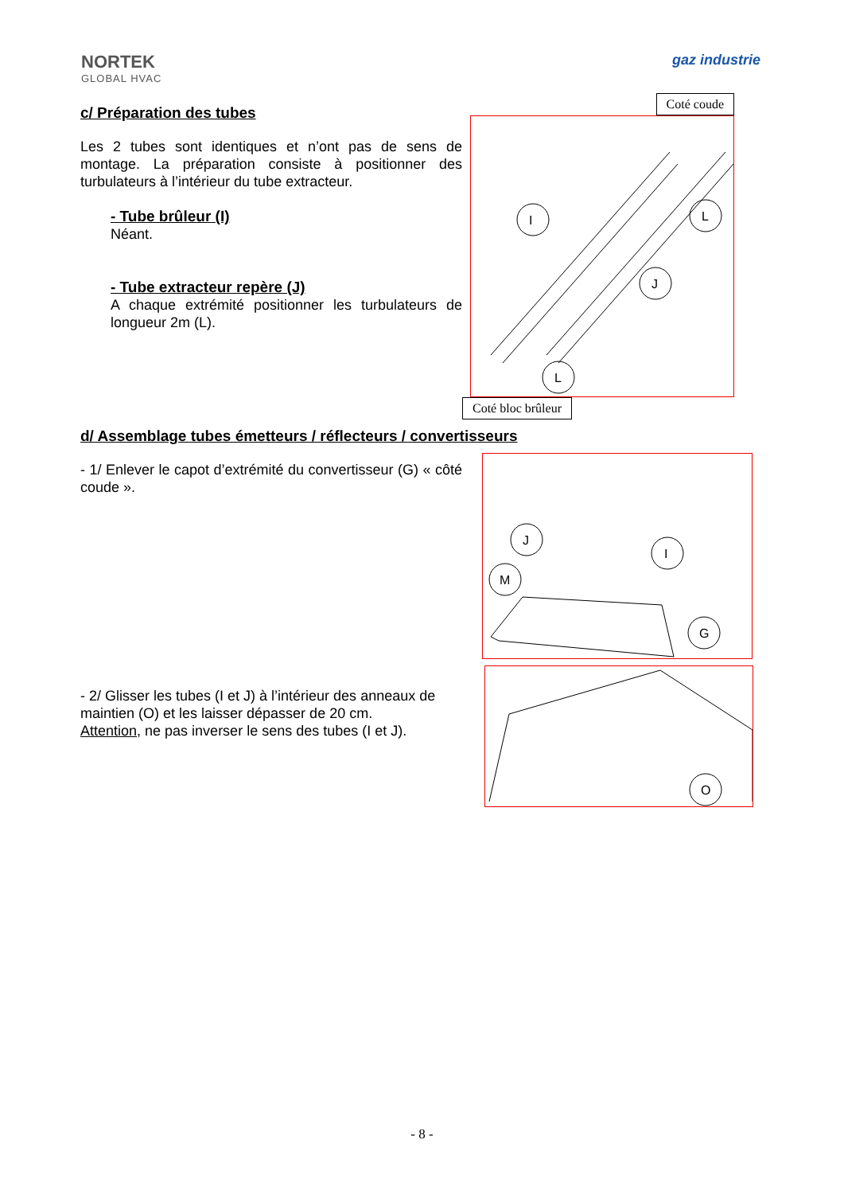NORTEK
GLOBAL HVAC
gaz industrie
c/ Préparation des tubes
Les 2 tubes sont identiques et n’ont pas de sens de montage. La préparation consiste à positionner des turbulateurs à l’intérieur du tube extracteur.
- Tube brûleur (I)
Néant.
- Tube extracteur repère (J)
A chaque extrémité positionner les turbulateurs de longueur 2m (L).
Coté coude
I
L
J
L
Coté bloc brûleur
d/ Assemblage tubes émetteurs / réflecteurs / convertisseurs
- 1/ Enlever le capot d’extrémité du convertisseur (G) « côté coude ».
- 2/ Glisser les tubes (I et J) à l’intérieur des anneaux de maintien (O) et les laisser dépasser de 20 cm.
Attention, ne pas inverser le sens des tubes (I et J).
J
I
M
G
O
- 8 -